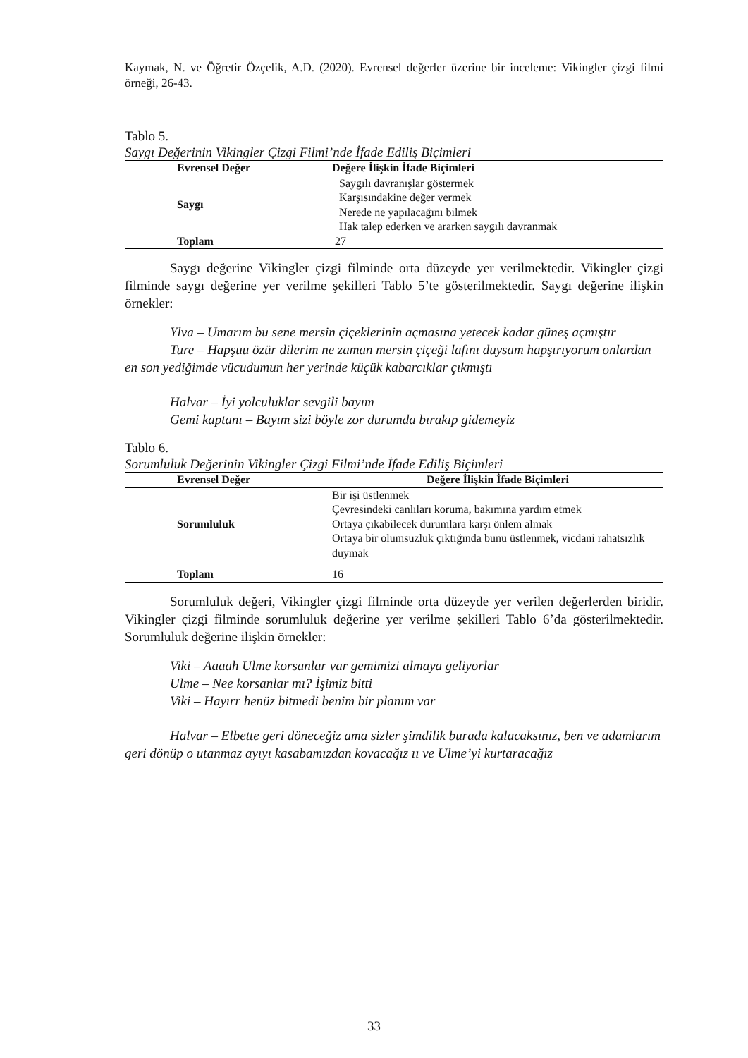Kaymak, N. ve Öğretir Özçelik, A.D. (2020). Evrensel değerler üzerine bir inceleme: Vikingler çizgi filmi örneği, 26-43.
Tablo 5.
Saygı Değerinin Vikingler Çizgi Filmi’nde İfade Ediliş Biçimleri
| Evrensel Değer | Değere İlişkin İfade Biçimleri |
| --- | --- |
| Saygı | Saygılı davranışlar göstermek Karşısındakine değer vermek Nerede ne yapılacağını bilmek Hak talep ederken ve ararken saygılı davranmak |
| Toplam | 27 |
Saygı değerine Vikingler çizgi filminde orta düzeyde yer verilmektedir. Vikingler çizgi filminde saygı değerine yer verilme şekilleri Tablo 5’te gösterilmektedir. Saygı değerine ilişkin örnekler:
Ylva – Umarım bu sene mersin çiçeklerinin açmasına yetecek kadar güneş açmıştır
Ture – Hapşuu özür dilerim ne zaman mersin çiçeği lafını duysam hapşırıyorum onlardan en son yediğimde vücudumun her yerinde küçük kabarcıklar çıkmıştı
Halvar – İyi yolculuklar sevgili bayım
Gemi kaptanı – Bayım sizi böyle zor durumda bırakıp gidemeyiz
Tablo 6.
Sorumluluk Değerinin Vikingler Çizgi Filmi’nde İfade Ediliş Biçimleri
| Evrensel Değer | Değere İlişkin İfade Biçimleri |
| --- | --- |
| Sorumluluk | Bir işi üstlenmek Çevresindeki canlıları koruma, bakımına yardım etmek Ortaya çıkabilecek durumlara karşı önlem almak Ortaya bir olumsuzluk çıktığında bunu üstlenmek, vicdani rahatsızlık duymak |
| Toplam | 16 |
Sorumluluk değeri, Vikingler çizgi filminde orta düzeyde yer verilen değerlerden biridir. Vikingler çizgi filminde sorumluluk değerine yer verilme şekilleri Tablo 6’da gösterilmektedir. Sorumluluk değerine ilişkin örnekler:
Viki – Aaaah Ulme korsanlar var gemimizi almaya geliyorlar
Ulme – Nee korsanlar mı? İşimiz bitti
Viki – Hayırr henüz bitmedi benim bir planım var
Halvar – Elbette geri döneceğiz ama sizler şimdilik burada kalacaksınız, ben ve adamlarım geri dönüp o utanmaz ayıyı kasabamızdan kovacağız ıı ve Ulme’yi kurtaracağız
33